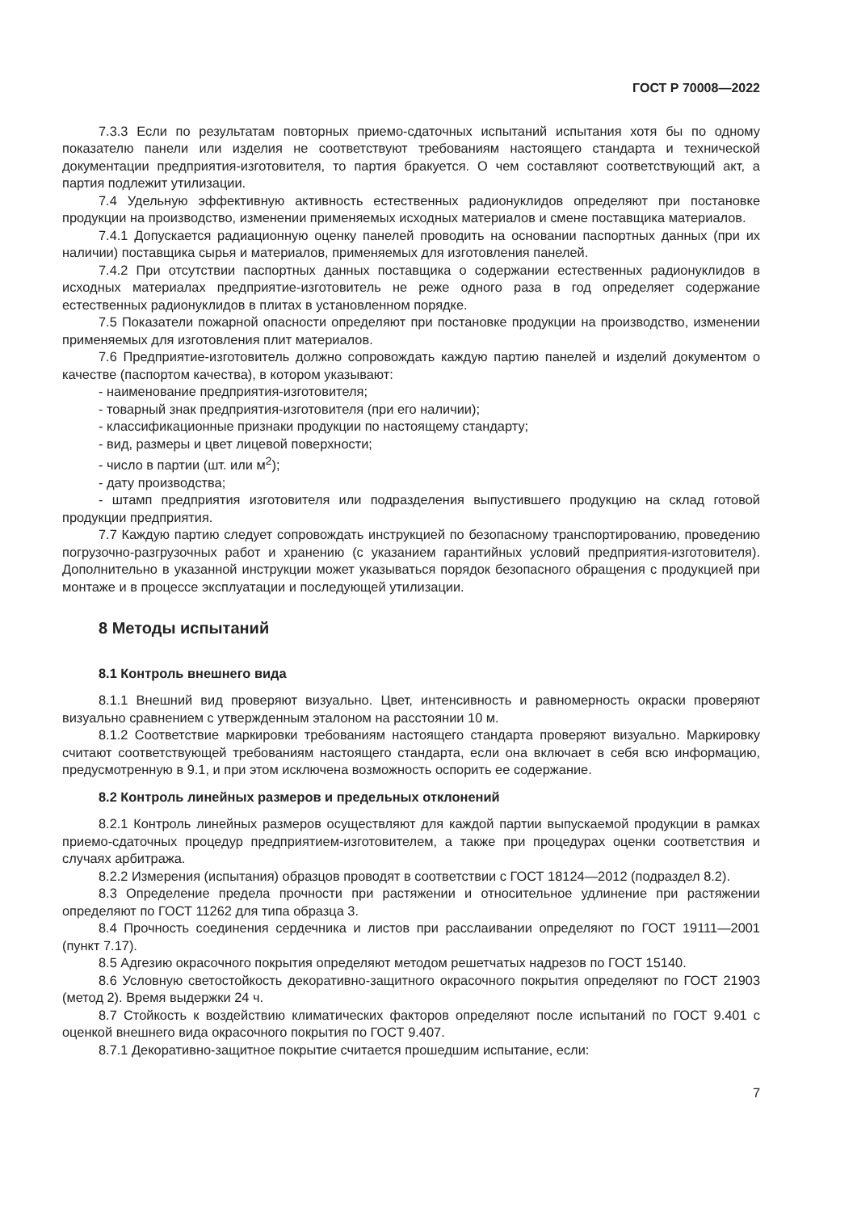ГОСТ Р 70008—2022
7.3.3 Если по результатам повторных приемо-сдаточных испытаний испытания хотя бы по одному показателю панели или изделия не соответствуют требованиям настоящего стандарта и технической документации предприятия-изготовителя, то партия бракуется. О чем составляют соответствующий акт, а партия подлежит утилизации.
7.4 Удельную эффективную активность естественных радионуклидов определяют при постановке продукции на производство, изменении применяемых исходных материалов и смене поставщика материалов.
7.4.1 Допускается радиационную оценку панелей проводить на основании паспортных данных (при их наличии) поставщика сырья и материалов, применяемых для изготовления панелей.
7.4.2 При отсутствии паспортных данных поставщика о содержании естественных радионуклидов в исходных материалах предприятие-изготовитель не реже одного раза в год определяет содержание естественных радионуклидов в плитах в установленном порядке.
7.5 Показатели пожарной опасности определяют при постановке продукции на производство, изменении применяемых для изготовления плит материалов.
7.6 Предприятие-изготовитель должно сопровождать каждую партию панелей и изделий документом о качестве (паспортом качества), в котором указывают:
- наименование предприятия-изготовителя;
- товарный знак предприятия-изготовителя (при его наличии);
- классификационные признаки продукции по настоящему стандарту;
- вид, размеры и цвет лицевой поверхности;
- число в партии (шт. или м<sup>2</sup>);
- дату производства;
- штамп предприятия изготовителя или подразделения выпустившего продукцию на склад готовой продукции предприятия.
7.7 Каждую партию следует сопровождать инструкцией по безопасному транспортированию, проведению погрузочно-разгрузочных работ и хранению (с указанием гарантийных условий предприятия-изготовителя). Дополнительно в указанной инструкции может указываться порядок безопасного обращения с продукцией при монтаже и в процессе эксплуатации и последующей утилизации.
8 Методы испытаний
8.1 Контроль внешнего вида
8.1.1 Внешний вид проверяют визуально. Цвет, интенсивность и равномерность окраски проверяют визуально сравнением с утвержденным эталоном на расстоянии 10 м.
8.1.2 Соответствие маркировки требованиям настоящего стандарта проверяют визуально. Маркировку считают соответствующей требованиям настоящего стандарта, если она включает в себя всю информацию, предусмотренную в 9.1, и при этом исключена возможность оспорить ее содержание.
8.2 Контроль линейных размеров и предельных отклонений
8.2.1 Контроль линейных размеров осуществляют для каждой партии выпускаемой продукции в рамках приемо-сдаточных процедур предприятием-изготовителем, а также при процедурах оценки соответствия и случаях арбитража.
8.2.2 Измерения (испытания) образцов проводят в соответствии с ГОСТ 18124—2012 (подраздел 8.2).
8.3 Определение предела прочности при растяжении и относительное удлинение при растяжении определяют по ГОСТ 11262 для типа образца 3.
8.4 Прочность соединения сердечника и листов при расслаивании определяют по ГОСТ 19111—2001 (пункт 7.17).
8.5 Адгезию окрасочного покрытия определяют методом решетчатых надрезов по ГОСТ 15140.
8.6 Условную светостойкость декоративно-защитного окрасочного покрытия определяют по ГОСТ 21903 (метод 2). Время выдержки 24 ч.
8.7 Стойкость к воздействию климатических факторов определяют после испытаний по ГОСТ 9.401 с оценкой внешнего вида окрасочного покрытия по ГОСТ 9.407.
8.7.1 Декоративно-защитное покрытие считается прошедшим испытание, если:
7